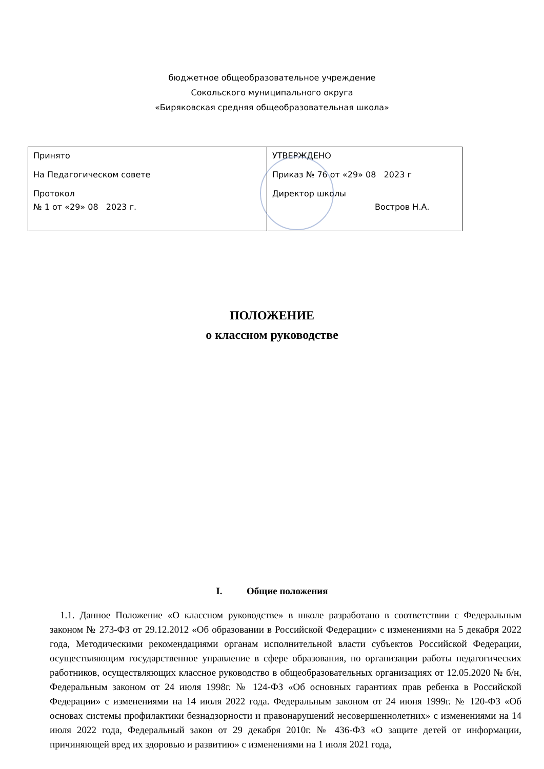бюджетное общеобразовательное учреждение
Сокольского муниципального округа
«Биряковская средняя общеобразовательная школа»
| Принято На Педагогическом совете Протокол № 1 от «29» 08 2023 г. | УТВЕРЖДЕНО Приказ № 76 от «29» 08 2023 г Директор школы Востров Н.А. |
ПОЛОЖЕНИЕ
о классном руководстве
I. Общие положения
1.1. Данное Положение «О классном руководстве» в школе разработано в соответствии с Федеральным законом № 273-ФЗ от 29.12.2012 «Об образовании в Российской Федерации» с изменениями на 5 декабря 2022 года, Методическими рекомендациями органам исполнительной власти субъектов Российской Федерации, осуществляющим государственное управление в сфере образования, по организации работы педагогических работников, осуществляющих классное руководство в общеобразовательных организациях от 12.05.2020 № б/н, Федеральным законом от 24 июля 1998г. № 124-ФЗ «Об основных гарантиях прав ребенка в Российской Федерации» с изменениями на 14 июля 2022 года. Федеральным законом от 24 июня 1999г. № 120-ФЗ «Об основах системы профилактики безнадзорности и правонарушений несовершеннолетних» с изменениями на 14 июля 2022 года, Федеральный закон от 29 декабря 2010г. № 436-ФЗ «О защите детей от информации, причиняющей вред их здоровью и развитию» с изменениями на 1 июля 2021 года,